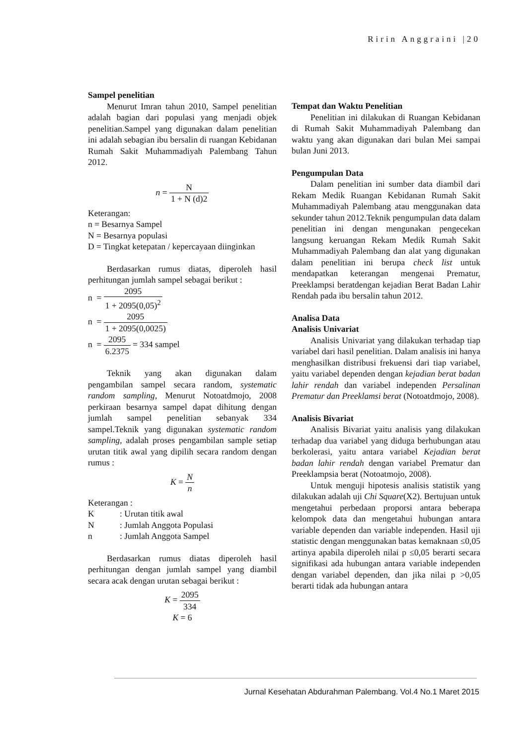Ririn Anggraini |20
Sampel penelitian
Menurut Imran tahun 2010, Sampel penelitian adalah bagian dari populasi yang menjadi objek penelitian.Sampel yang digunakan dalam penelitian ini adalah sebagian ibu bersalin di ruangan Kebidanan Rumah Sakit Muhammadiyah Palembang Tahun 2012.
n = N 1 + N (d)2
Keterangan:
n = Besarnya Sampel
N = Besarnya populasi
D = Tingkat ketepatan / kepercayaan diinginkan
Berdasarkan rumus diatas, diperoleh hasil perhitungan jumlah sampel sebagai berikut :
n = 2095 1 + 2095(0,05)<sup>2</sup>
n = 2095 1 + 2095(0,0025)
n = 2095 6.2375 = 334 sampel
Teknik yang akan digunakan dalam pengambilan sampel secara random, systematic random sampling, Menurut Notoatdmojo, 2008 perkiraan besarnya sampel dapat dihitung dengan jumlah sampel penelitian sebanyak 334 sampel.Teknik yang digunakan systematic random sampling, adalah proses pengambilan sample setiap urutan titik awal yang dipilih secara random dengan rumus :
K = N n
Keterangan :
K: Urutan titik awal
N: Jumlah Anggota Populasi
n: Jumlah Anggota Sampel
Berdasarkan rumus diatas diperoleh hasil perhitungan dengan jumlah sampel yang diambil secara acak dengan urutan sebagai berikut :
K = 2095 334
K = 6
Tempat dan Waktu Penelitian
Penelitian ini dilakukan di Ruangan Kebidanan di Rumah Sakit Muhammadiyah Palembang dan waktu yang akan digunakan dari bulan Mei sampai bulan Juni 2013.
Pengumpulan Data
Dalam penelitian ini sumber data diambil dari Rekam Medik Ruangan Kebidanan Rumah Sakit Muhammadiyah Palembang atau menggunakan data sekunder tahun 2012.Teknik pengumpulan data dalam penelitian ini dengan mengunakan pengecekan langsung keruangan Rekam Medik Rumah Sakit Muhammadiyah Palembang dan alat yang digunakan dalam penelitian ini berupa check list untuk mendapatkan keterangan mengenai Prematur, Preeklampsi beratdengan kejadian Berat Badan Lahir Rendah pada ibu bersalin tahun 2012.
Analisa Data
Analisis Univariat
Analisis Univariat yang dilakukan terhadap tiap variabel dari hasil penelitian. Dalam analisis ini hanya menghasilkan distribusi frekuensi dari tiap variabel, yaitu variabel dependen dengan kejadian berat badan lahir rendah dan variabel independen Persalinan Prematur dan Preeklamsi berat (Notoatdmojo, 2008).
Analisis Bivariat
Analisis Bivariat yaitu analisis yang dilakukan terhadap dua variabel yang diduga berhubungan atau berkolerasi, yaitu antara variabel Kejadian berat badan lahir rendah dengan variabel Prematur dan Preeklampsia berat (Notoatmojo, 2008).
Untuk menguji hipotesis analisis statistik yang dilakukan adalah uji Chi Square(X2). Bertujuan untuk mengetahui perbedaan proporsi antara beberapa kelompok data dan mengetahui hubungan antara variable dependen dan variable independen. Hasil uji statistic dengan menggunakan batas kemaknaan ≤0,05 artinya apabila diperoleh nilai p ≤0,05 berarti secara signifikasi ada hubungan antara variable independen dengan variabel dependen, dan jika nilai p >0,05 berarti tidak ada hubungan antara
Jurnal Kesehatan Abdurahman Palembang. Vol.4 No.1 Maret 2015